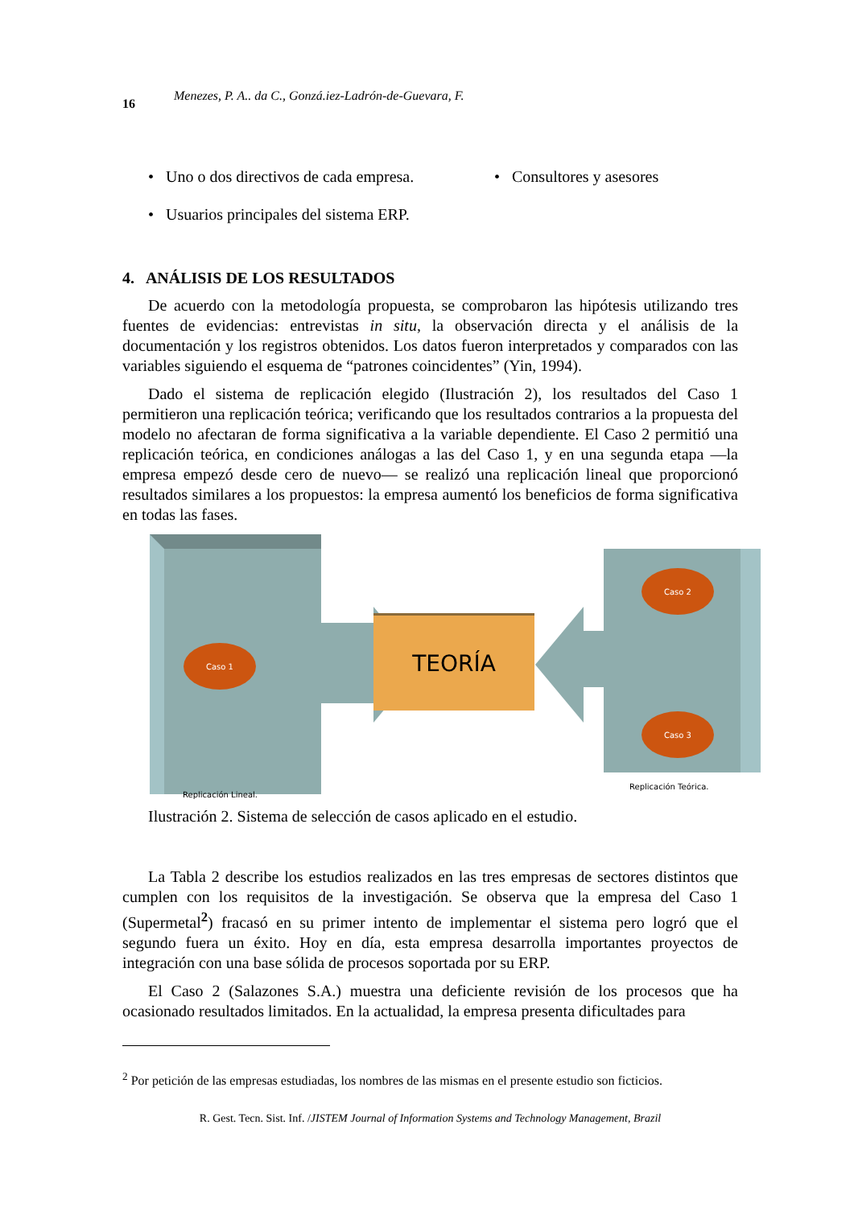16 Menezes, P. A.. da C., Gonzá.iez-Ladrón-de-Guevara, F.
• Uno o dos directivos de cada empresa.
• Consultores y asesores
• Usuarios principales del sistema ERP.
4. ANÁLISIS DE LOS RESULTADOS
De acuerdo con la metodología propuesta, se comprobaron las hipótesis utilizando tres fuentes de evidencias: entrevistas in situ, la observación directa y el análisis de la documentación y los registros obtenidos. Los datos fueron interpretados y comparados con las variables siguiendo el esquema de “patrones coincidentes” (Yin, 1994).
Dado el sistema de replicación elegido (Ilustración 2), los resultados del Caso 1 permitieron una replicación teórica; verificando que los resultados contrarios a la propuesta del modelo no afectaran de forma significativa a la variable dependiente. El Caso 2 permitió una replicación teórica, en condiciones análogas a las del Caso 1, y en una segunda etapa —la empresa empezó desde cero de nuevo— se realizó una replicación lineal que proporcionó resultados similares a los propuestos: la empresa aumentó los beneficios de forma significativa en todas las fases.
TEORÍA
Caso 1
Caso 2
Caso 3
Replicación Lineal.
Replicación Teórica.
Ilustración 2. Sistema de selección de casos aplicado en el estudio.
La Tabla 2 describe los estudios realizados en las tres empresas de sectores distintos que cumplen con los requisitos de la investigación. Se observa que la empresa del Caso 1 (Supermetal<sup>2</sup>) fracasó en su primer intento de implementar el sistema pero logró que el segundo fuera un éxito. Hoy en día, esta empresa desarrolla importantes proyectos de integración con una base sólida de procesos soportada por su ERP.
El Caso 2 (Salazones S.A.) muestra una deficiente revisión de los procesos que ha ocasionado resultados limitados. En la actualidad, la empresa presenta dificultades para
<sup>2</sup> Por petición de las empresas estudiadas, los nombres de las mismas en el presente estudio son ficticios.
R. Gest. Tecn. Sist. Inf. /JISTEM Journal of Information Systems and Technology Management, Brazil